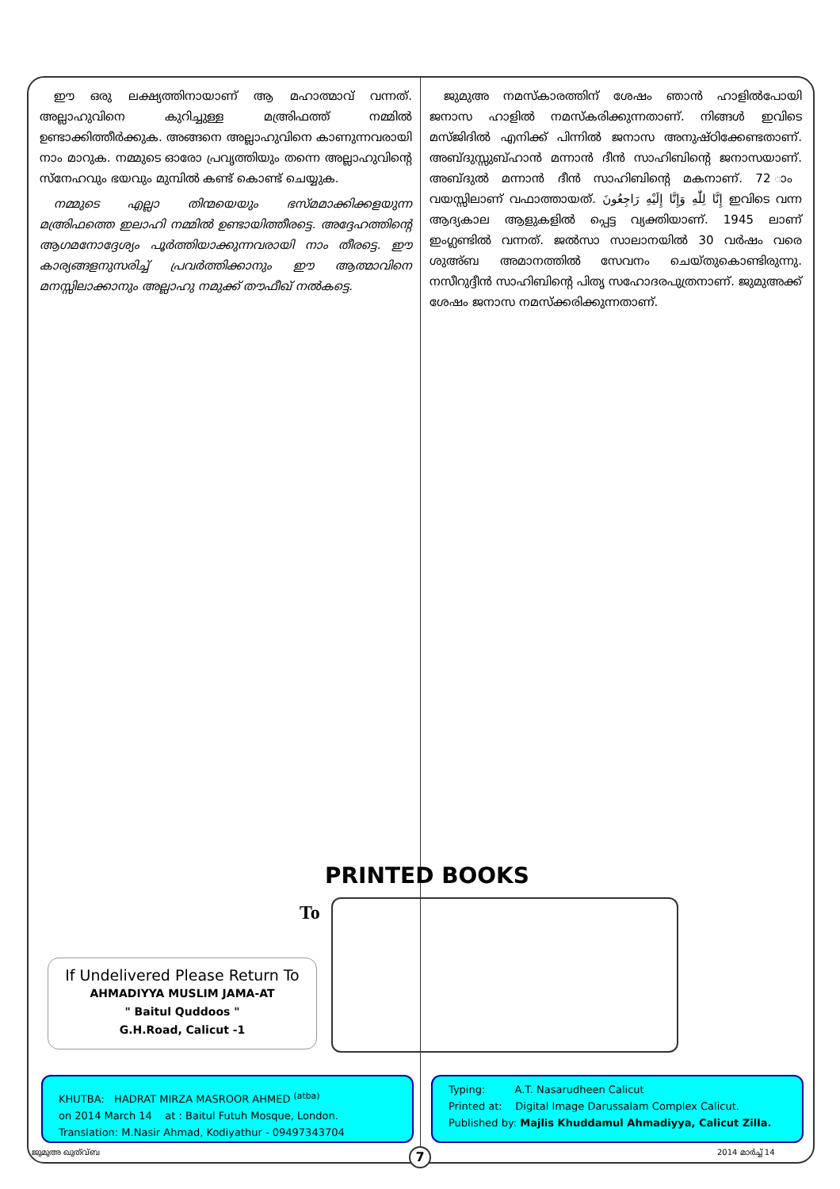ഈ ഒരു ലക്ഷ്യത്തിനായാണ് ആ മഹാത്മാവ് വന്നത്. അല്ലാഹുവിനെ കുറിച്ചുള്ള മഅ്രിഫത്ത് നമ്മിൽ ഉണ്ടാക്കിത്തീർക്കുക. അങ്ങനെ അല്ലാഹുവിനെ കാണുന്നവരായി നാം മാറുക. നമ്മുടെ ഓരോ പ്രവൃത്തിയും തന്നെ അല്ലാഹുവിന്റെ സ്നേഹവും ഭയവും മുമ്പിൽ കണ്ട് കൊണ്ട് ചെയ്യുക.
നമ്മുടെ എല്ലാ തിന്മയെയും ഭസ്മമാക്കിക്കളയുന്ന മഅ്രിഫത്തെ ഇലാഹി നമ്മിൽ ഉണ്ടായിത്തീരട്ടെ. അദ്ദേഹത്തിന്റെ ആഗമനോദ്ദേശ്യം പൂർത്തിയാക്കുന്നവരായി നാം തീരട്ടെ. ഈ കാര്യങ്ങളനുസരിച്ച് പ്രവർത്തിക്കാനും ഈ ആത്മാവിനെ മനസ്സിലാക്കാനും അല്ലാഹു നമുക്ക് തൗഫീഖ് നൽകട്ടെ.
ജുമുഅ നമസ്കാരത്തിന് ശേഷം ഞാൻ ഹാളിൽപോയി ജനാസ ഹാളിൽ നമസ്കരിക്കുന്നതാണ്. നിങ്ങൾ ഇവിടെ മസ്ജിദിൽ എനിക്ക് പിന്നിൽ ജനാസ അനുഷ്ഠിക്കേണ്ടതാണ്. അബ്ദുസ്സുബ്ഹാൻ മന്നാൻ ദീൻ സാഹിബിന്റെ ജനാസയാണ്. അബ്ദുൽ മന്നാൻ ദീൻ സാഹിബിന്റെ മകനാണ്. 72 ാം വയസ്സിലാണ് വഫാത്തായത്. إِنَّا لِلّٰهِ وَإِنَّا إِلَيْهِ رَاجِعُونَ ഇവിടെ വന്ന ആദ്യകാല ആളുകളിൽ പ്പെട്ട വ്യക്തിയാണ്. 1945 ലാണ് ഇംഗ്ലണ്ടിൽ വന്നത്. ജൽസാ സാലാനയിൽ 30 വർഷം വരെ ശുഅ്ബ അമാനത്തിൽ സേവനം ചെയ്തുകൊണ്ടിരുന്നു. നസീറുദ്ദീൻ സാഹിബിന്റെ പിതൃ സഹോദരപുത്രനാണ്. ജുമുഅക്ക് ശേഷം ജനാസ നമസ്ക്കരിക്കുന്നതാണ്.
PRINTED BOOKS
To
If Undelivered Please Return To
AHMADIYYA MUSLIM JAMA-AT
" Baitul Quddoos "
G.H.Road, Calicut -1
KHUTBA: HADRAT MIRZA MASROOR AHMED <sup>(atba)</sup>
on 2014 March 14 at : Baitul Futuh Mosque, London.
Translation: M.Nasir Ahmad, Kodiyathur - 09497343704
Typing: A.T. Nasarudheen Calicut
Printed at: Digital Image Darussalam Complex Calicut.
Published by: Majlis Khuddamul Ahmadiyya, Calicut Zilla.
ജുമുഅ ഖുത്വ്ബ 2014 മാർച്ച് 14 7